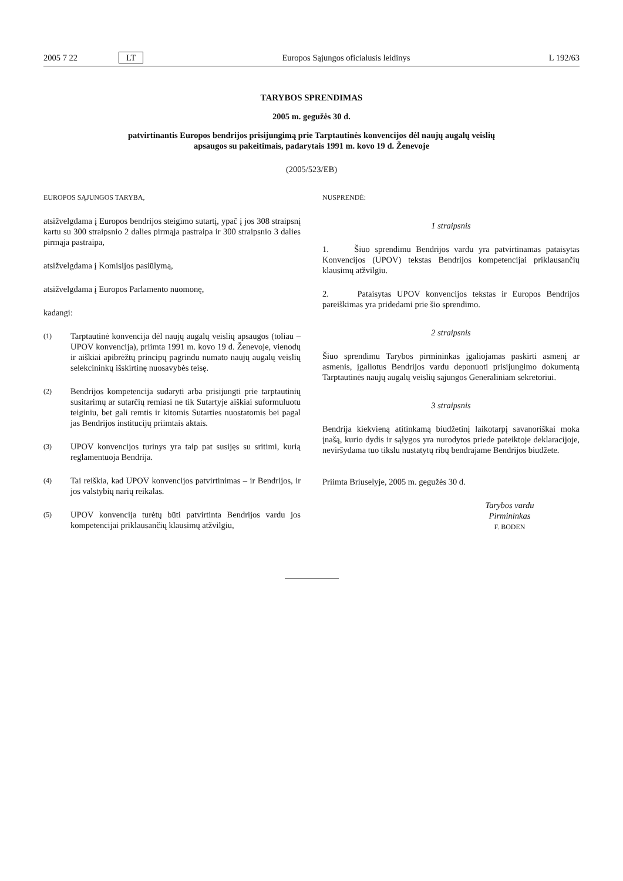2005 7 22 LT Europos Sąjungos oficialusis leidinys L 192/63
TARYBOS SPRENDIMAS
2005 m. gegužės 30 d.
patvirtinantis Europos bendrijos prisijungimą prie Tarptautinės konvencijos dėl naujų augalų veislių
apsaugos su pakeitimais, padarytais 1991 m. kovo 19 d. Ženevoje
(2005/523/EB)
EUROPOS SĄJUNGOS TARYBA,
atsižvelgdama į Europos bendrijos steigimo sutartį, ypač į jos 308 straipsnį kartu su 300 straipsnio 2 dalies pirmąja pastraipa ir 300 straipsnio 3 dalies pirmąja pastraipa,
atsižvelgdama į Komisijos pasiūlymą,
atsižvelgdama į Europos Parlamento nuomonę,
kadangi:
(1) Tarptautinė konvencija dėl naujų augalų veislių apsaugos (toliau – UPOV konvencija), priimta 1991 m. kovo 19 d. Ženevoje, vienodų ir aiškiai apibrėžtų principų pagrindu numato naujų augalų veislių selekcininkų išskirtinę nuosavybės teisę.
(2) Bendrijos kompetencija sudaryti arba prisijungti prie tarptautinių susitarimų ar sutarčių remiasi ne tik Sutartyje aiškiai suformuluotu teiginiu, bet gali remtis ir kitomis Sutarties nuostatomis bei pagal jas Bendrijos institucijų priimtais aktais.
(3) UPOV konvencijos turinys yra taip pat susijęs su sritimi, kurią reglamentuoja Bendrija.
(4) Tai reiškia, kad UPOV konvencijos patvirtinimas – ir Bendrijos, ir jos valstybių narių reikalas.
(5) UPOV konvencija turėtų būti patvirtinta Bendrijos vardu jos kompetencijai priklausančių klausimų atžvilgiu,
NUSPRENDĖ:
1 straipsnis
1. Šiuo sprendimu Bendrijos vardu yra patvirtinamas pataisytas Konvencijos (UPOV) tekstas Bendrijos kompetencijai priklausančių klausimų atžvilgiu.
2. Pataisytas UPOV konvencijos tekstas ir Europos Bendrijos pareiškimas yra pridedami prie šio sprendimo.
2 straipsnis
Šiuo sprendimu Tarybos pirmininkas įgaliojamas paskirti asmenį ar asmenis, įgaliotus Bendrijos vardu deponuoti prisijungimo dokumentą Tarptautinės naujų augalų veislių sąjungos Generaliniam sekretoriui.
3 straipsnis
Bendrija kiekvieną atitinkamą biudžetinį laikotarpį savanoriškai moka įnašą, kurio dydis ir sąlygos yra nurodytos priede pateiktoje deklaracijoje, neviršydama tuo tikslu nustatytų ribų bendrajame Bendrijos biudžete.
Priimta Briuselyje, 2005 m. gegužės 30 d.
Tarybos vardu
Pirmininkas
F. BODEN